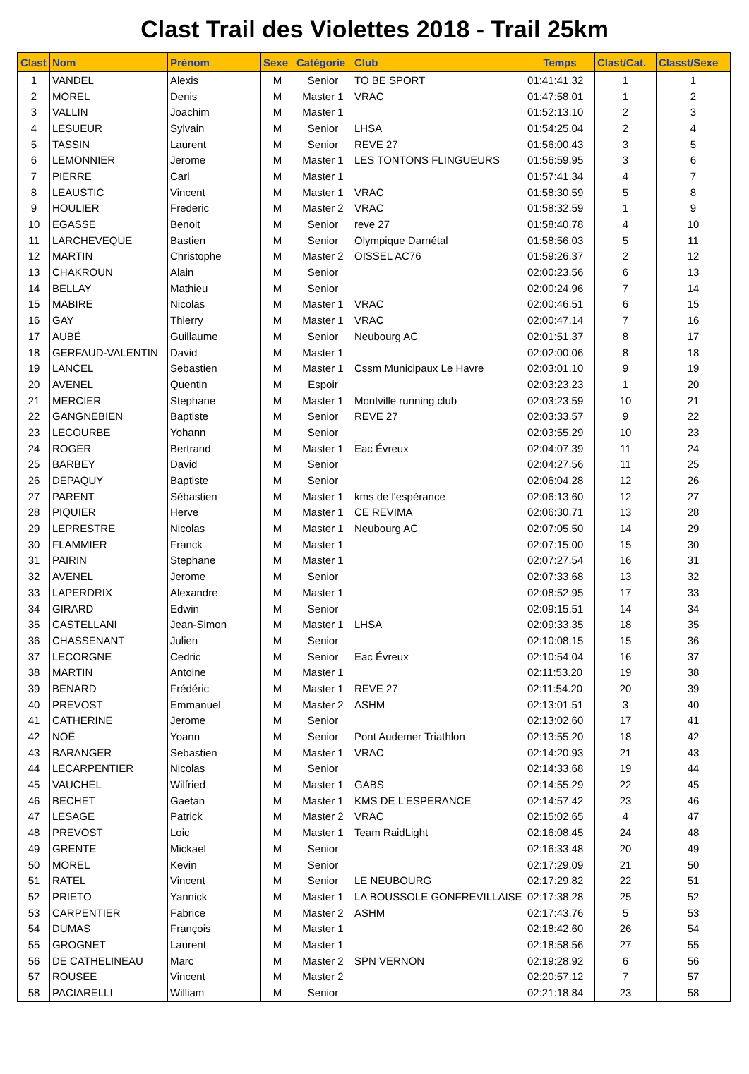Clast Trail des Violettes 2018 - Trail 25km
| Clast | Nom | Prénom | Sexe | Catégorie | Club | Temps | Clast/Cat. | Classt/Sexe |
| --- | --- | --- | --- | --- | --- | --- | --- | --- |
| 1 | VANDEL | Alexis | M | Senior | TO BE SPORT | 01:41:41.32 | 1 | 1 |
| 2 | MOREL | Denis | M | Master 1 | VRAC | 01:47:58.01 | 1 | 2 |
| 3 | VALLIN | Joachim | M | Master 1 | | 01:52:13.10 | 2 | 3 |
| 4 | LESUEUR | Sylvain | M | Senior | LHSA | 01:54:25.04 | 2 | 4 |
| 5 | TASSIN | Laurent | M | Senior | REVE 27 | 01:56:00.43 | 3 | 5 |
| 6 | LEMONNIER | Jerome | M | Master 1 | LES TONTONS FLINGUEURS | 01:56:59.95 | 3 | 6 |
| 7 | PIERRE | Carl | M | Master 1 | | 01:57:41.34 | 4 | 7 |
| 8 | LEAUSTIC | Vincent | M | Master 1 | VRAC | 01:58:30.59 | 5 | 8 |
| 9 | HOULIER | Frederic | M | Master 2 | VRAC | 01:58:32.59 | 1 | 9 |
| 10 | EGASSE | Benoit | M | Senior | reve 27 | 01:58:40.78 | 4 | 10 |
| 11 | LARCHEVEQUE | Bastien | M | Senior | Olympique Darnétal | 01:58:56.03 | 5 | 11 |
| 12 | MARTIN | Christophe | M | Master 2 | OISSEL AC76 | 01:59:26.37 | 2 | 12 |
| 13 | CHAKROUN | Alain | M | Senior | | 02:00:23.56 | 6 | 13 |
| 14 | BELLAY | Mathieu | M | Senior | | 02:00:24.96 | 7 | 14 |
| 15 | MABIRE | Nicolas | M | Master 1 | VRAC | 02:00:46.51 | 6 | 15 |
| 16 | GAY | Thierry | M | Master 1 | VRAC | 02:00:47.14 | 7 | 16 |
| 17 | AUBÉ | Guillaume | M | Senior | Neubourg AC | 02:01:51.37 | 8 | 17 |
| 18 | GERFAUD-VALENTIN | David | M | Master 1 | | 02:02:00.06 | 8 | 18 |
| 19 | LANCEL | Sebastien | M | Master 1 | Cssm Municipaux Le Havre | 02:03:01.10 | 9 | 19 |
| 20 | AVENEL | Quentin | M | Espoir | | 02:03:23.23 | 1 | 20 |
| 21 | MERCIER | Stephane | M | Master 1 | Montville running club | 02:03:23.59 | 10 | 21 |
| 22 | GANGNEBIEN | Baptiste | M | Senior | REVE 27 | 02:03:33.57 | 9 | 22 |
| 23 | LECOURBE | Yohann | M | Senior | | 02:03:55.29 | 10 | 23 |
| 24 | ROGER | Bertrand | M | Master 1 | Eac Évreux | 02:04:07.39 | 11 | 24 |
| 25 | BARBEY | David | M | Senior | | 02:04:27.56 | 11 | 25 |
| 26 | DEPAQUY | Baptiste | M | Senior | | 02:06:04.28 | 12 | 26 |
| 27 | PARENT | Sébastien | M | Master 1 | kms de l'espérance | 02:06:13.60 | 12 | 27 |
| 28 | PIQUIER | Herve | M | Master 1 | CE REVIMA | 02:06:30.71 | 13 | 28 |
| 29 | LEPRESTRE | Nicolas | M | Master 1 | Neubourg AC | 02:07:05.50 | 14 | 29 |
| 30 | FLAMMIER | Franck | M | Master 1 | | 02:07:15.00 | 15 | 30 |
| 31 | PAIRIN | Stephane | M | Master 1 | | 02:07:27.54 | 16 | 31 |
| 32 | AVENEL | Jerome | M | Senior | | 02:07:33.68 | 13 | 32 |
| 33 | LAPERDRIX | Alexandre | M | Master 1 | | 02:08:52.95 | 17 | 33 |
| 34 | GIRARD | Edwin | M | Senior | | 02:09:15.51 | 14 | 34 |
| 35 | CASTELLANI | Jean-Simon | M | Master 1 | LHSA | 02:09:33.35 | 18 | 35 |
| 36 | CHASSENANT | Julien | M | Senior | | 02:10:08.15 | 15 | 36 |
| 37 | LECORGNE | Cedric | M | Senior | Eac Évreux | 02:10:54.04 | 16 | 37 |
| 38 | MARTIN | Antoine | M | Master 1 | | 02:11:53.20 | 19 | 38 |
| 39 | BENARD | Frédéric | M | Master 1 | REVE 27 | 02:11:54.20 | 20 | 39 |
| 40 | PREVOST | Emmanuel | M | Master 2 | ASHM | 02:13:01.51 | 3 | 40 |
| 41 | CATHERINE | Jerome | M | Senior | | 02:13:02.60 | 17 | 41 |
| 42 | NOË | Yoann | M | Senior | Pont Audemer Triathlon | 02:13:55.20 | 18 | 42 |
| 43 | BARANGER | Sebastien | M | Master 1 | VRAC | 02:14:20.93 | 21 | 43 |
| 44 | LECARPENTIER | Nicolas | M | Senior | | 02:14:33.68 | 19 | 44 |
| 45 | VAUCHEL | Wilfried | M | Master 1 | GABS | 02:14:55.29 | 22 | 45 |
| 46 | BECHET | Gaetan | M | Master 1 | KMS DE L'ESPERANCE | 02:14:57.42 | 23 | 46 |
| 47 | LESAGE | Patrick | M | Master 2 | VRAC | 02:15:02.65 | 4 | 47 |
| 48 | PREVOST | Loic | M | Master 1 | Team RaidLight | 02:16:08.45 | 24 | 48 |
| 49 | GRENTE | Mickael | M | Senior | | 02:16:33.48 | 20 | 49 |
| 50 | MOREL | Kevin | M | Senior | | 02:17:29.09 | 21 | 50 |
| 51 | RATEL | Vincent | M | Senior | LE NEUBOURG | 02:17:29.82 | 22 | 51 |
| 52 | PRIETO | Yannick | M | Master 1 | LA BOUSSOLE GONFREVILLAISE | 02:17:38.28 | 25 | 52 |
| 53 | CARPENTIER | Fabrice | M | Master 2 | ASHM | 02:17:43.76 | 5 | 53 |
| 54 | DUMAS | François | M | Master 1 | | 02:18:42.60 | 26 | 54 |
| 55 | GROGNET | Laurent | M | Master 1 | | 02:18:58.56 | 27 | 55 |
| 56 | DE CATHELINEAU | Marc | M | Master 2 | SPN VERNON | 02:19:28.92 | 6 | 56 |
| 57 | ROUSEE | Vincent | M | Master 2 | | 02:20:57.12 | 7 | 57 |
| 58 | PACIARELLI | William | M | Senior | | 02:21:18.84 | 23 | 58 |